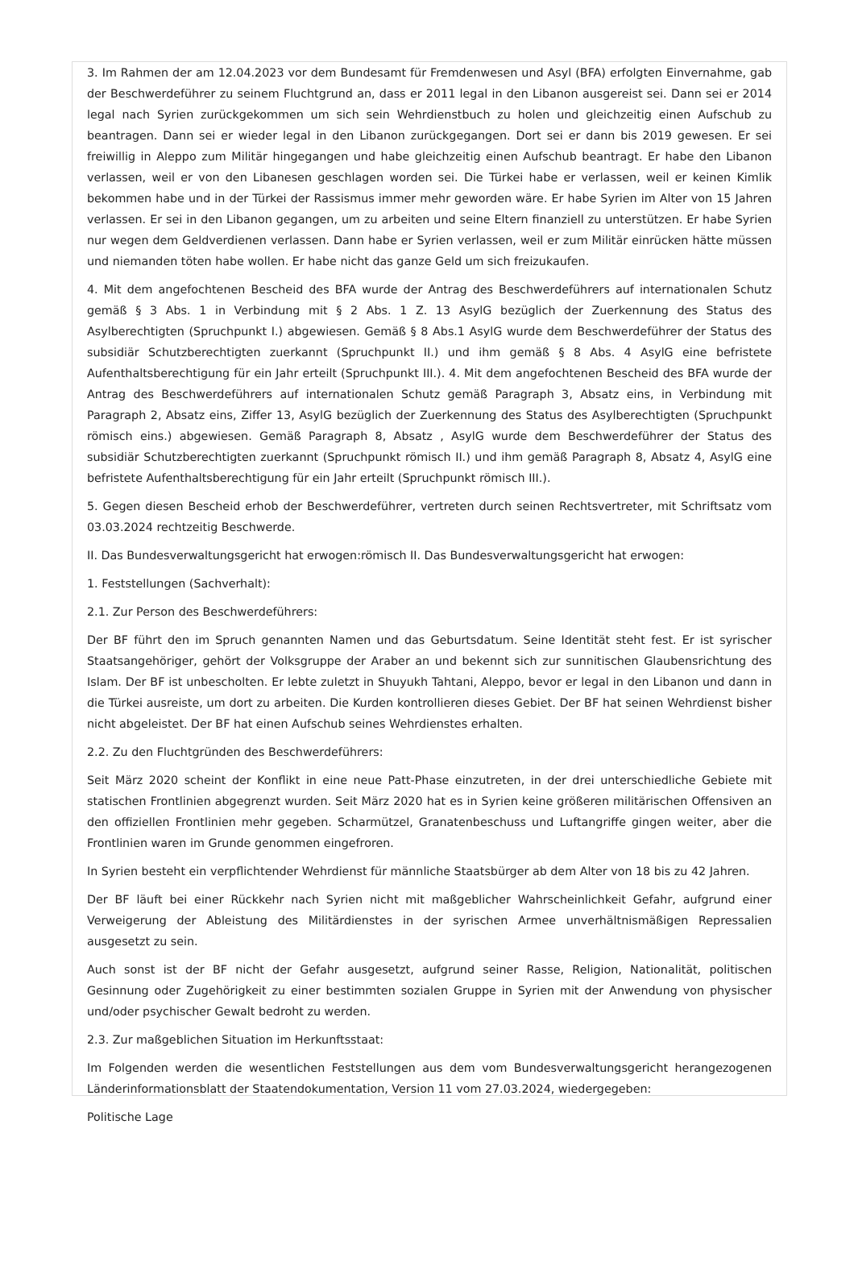3. Im Rahmen der am 12.04.2023 vor dem Bundesamt für Fremdenwesen und Asyl (BFA) erfolgten Einvernahme, gab der Beschwerdeführer zu seinem Fluchtgrund an, dass er 2011 legal in den Libanon ausgereist sei. Dann sei er 2014 legal nach Syrien zurückgekommen um sich sein Wehrdienstbuch zu holen und gleichzeitig einen Aufschub zu beantragen. Dann sei er wieder legal in den Libanon zurückgegangen. Dort sei er dann bis 2019 gewesen. Er sei freiwillig in Aleppo zum Militär hingegangen und habe gleichzeitig einen Aufschub beantragt. Er habe den Libanon verlassen, weil er von den Libanesen geschlagen worden sei. Die Türkei habe er verlassen, weil er keinen Kimlik bekommen habe und in der Türkei der Rassismus immer mehr geworden wäre. Er habe Syrien im Alter von 15 Jahren verlassen. Er sei in den Libanon gegangen, um zu arbeiten und seine Eltern finanziell zu unterstützen. Er habe Syrien nur wegen dem Geldverdienen verlassen. Dann habe er Syrien verlassen, weil er zum Militär einrücken hätte müssen und niemanden töten habe wollen. Er habe nicht das ganze Geld um sich freizukaufen.
4. Mit dem angefochtenen Bescheid des BFA wurde der Antrag des Beschwerdeführers auf internationalen Schutz gemäß § 3 Abs. 1 in Verbindung mit § 2 Abs. 1 Z. 13 AsylG bezüglich der Zuerkennung des Status des Asylberechtigten (Spruchpunkt I.) abgewiesen. Gemäß § 8 Abs.1 AsylG wurde dem Beschwerdeführer der Status des subsidiär Schutzberechtigten zuerkannt (Spruchpunkt II.) und ihm gemäß § 8 Abs. 4 AsylG eine befristete Aufenthaltsberechtigung für ein Jahr erteilt (Spruchpunkt III.). 4. Mit dem angefochtenen Bescheid des BFA wurde der Antrag des Beschwerdeführers auf internationalen Schutz gemäß Paragraph 3, Absatz eins, in Verbindung mit Paragraph 2, Absatz eins, Ziffer 13, AsylG bezüglich der Zuerkennung des Status des Asylberechtigten (Spruchpunkt römisch eins.) abgewiesen. Gemäß Paragraph 8, Absatz , AsylG wurde dem Beschwerdeführer der Status des subsidiär Schutzberechtigten zuerkannt (Spruchpunkt römisch II.) und ihm gemäß Paragraph 8, Absatz 4, AsylG eine befristete Aufenthaltsberechtigung für ein Jahr erteilt (Spruchpunkt römisch III.).
5. Gegen diesen Bescheid erhob der Beschwerdeführer, vertreten durch seinen Rechtsvertreter, mit Schriftsatz vom 03.03.2024 rechtzeitig Beschwerde.
II. Das Bundesverwaltungsgericht hat erwogen:römisch II. Das Bundesverwaltungsgericht hat erwogen:
1. Feststellungen (Sachverhalt):
2.1. Zur Person des Beschwerdeführers:
Der BF führt den im Spruch genannten Namen und das Geburtsdatum. Seine Identität steht fest. Er ist syrischer Staatsangehöriger, gehört der Volksgruppe der Araber an und bekennt sich zur sunnitischen Glaubensrichtung des Islam. Der BF ist unbescholten. Er lebte zuletzt in Shuyukh Tahtani, Aleppo, bevor er legal in den Libanon und dann in die Türkei ausreiste, um dort zu arbeiten. Die Kurden kontrollieren dieses Gebiet. Der BF hat seinen Wehrdienst bisher nicht abgeleistet. Der BF hat einen Aufschub seines Wehrdienstes erhalten.
2.2. Zu den Fluchtgründen des Beschwerdeführers:
Seit März 2020 scheint der Konflikt in eine neue Patt-Phase einzutreten, in der drei unterschiedliche Gebiete mit statischen Frontlinien abgegrenzt wurden. Seit März 2020 hat es in Syrien keine größeren militärischen Offensiven an den offiziellen Frontlinien mehr gegeben. Scharmützel, Granatenbeschuss und Luftangriffe gingen weiter, aber die Frontlinien waren im Grunde genommen eingefroren.
In Syrien besteht ein verpflichtender Wehrdienst für männliche Staatsbürger ab dem Alter von 18 bis zu 42 Jahren.
Der BF läuft bei einer Rückkehr nach Syrien nicht mit maßgeblicher Wahrscheinlichkeit Gefahr, aufgrund einer Verweigerung der Ableistung des Militärdienstes in der syrischen Armee unverhältnismäßigen Repressalien ausgesetzt zu sein.
Auch sonst ist der BF nicht der Gefahr ausgesetzt, aufgrund seiner Rasse, Religion, Nationalität, politischen Gesinnung oder Zugehörigkeit zu einer bestimmten sozialen Gruppe in Syrien mit der Anwendung von physischer und/oder psychischer Gewalt bedroht zu werden.
2.3. Zur maßgeblichen Situation im Herkunftsstaat:
Im Folgenden werden die wesentlichen Feststellungen aus dem vom Bundesverwaltungsgericht herangezogenen Länderinformationsblatt der Staatendokumentation, Version 11 vom 27.03.2024, wiedergegeben:
Politische Lage